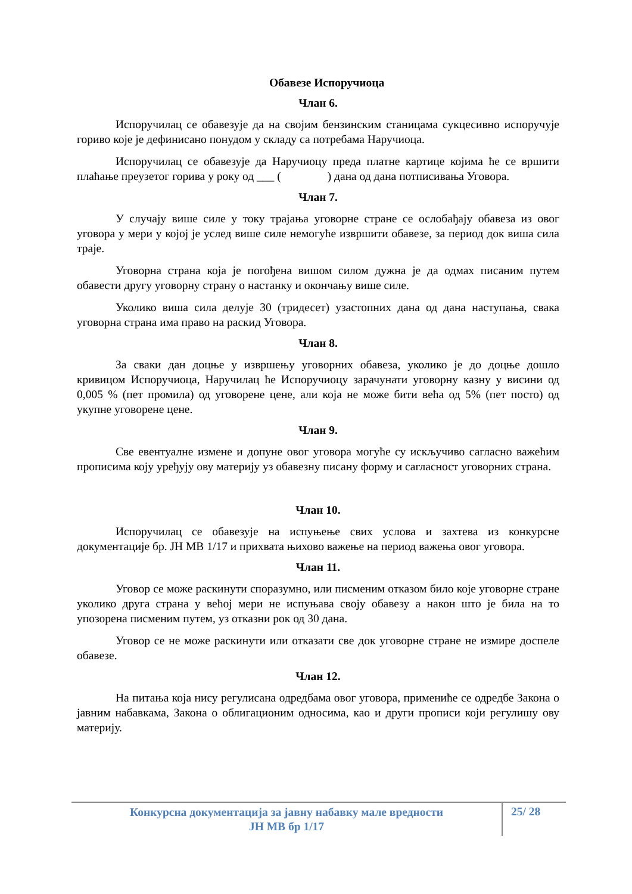Обавезе Испоручиоца
Члан 6.
Испоручилац се обавезује да на својим бензинским станицама сукцесивно испоручује гориво које је дефинисано понудом у складу са потребама Наручиоца.
Испоручилац се обавезује да Наручиоцу преда платне картице којима ће се вршити плаћање преузетог горива у року од ___ ( ) дана од дана потписивања Уговора.
Члан 7.
У случају више силе у току трајања уговорне стране се ослобађају обавеза из овог уговора у мери у којој је услед више силе немогуће извршити обавезе, за период док виша сила траје.
Уговорна страна која је погођена вишом силом дужна је да одмах писаним путем обавести другу уговорну страну о настанку и окончању више силе.
Уколико виша сила делује 30 (тридесет) узастопних дана од дана наступања, свака уговорна страна има право на раскид Уговора.
Члан 8.
За сваки дан доцње у извршењу уговорних обавеза, уколико је до доцње дошло кривицом Испоручиоца, Наручилац ће Испоручиоцу зарачунати уговорну казну у висини од 0,005 % (пет промила) од уговорене цене, али која не може бити већа од 5% (пет посто) од укупне уговорене цене.
Члан 9.
Све евентуалне измене и допуне овог уговора могуће су искључиво сагласно важећим прописима коју уређују ову материју уз обавезну писану форму и сагласност уговорних страна.
Члан 10.
Испоручилац се обавезује на испуњење свих услова и захтева из конкурсне документације бр. ЈН МВ 1/17 и прихвата њихово важење на период важења овог уговора.
Члан 11.
Уговор се може раскинути споразумно, или писменим отказом било које уговорне стране уколико друга страна у већој мери не испуњава своју обавезу а након што је била на то упозорена писменим путем, уз отказни рок од 30 дана.
Уговор се не може раскинути или отказати све док уговорне стране не измире доспеле обавезе.
Члан 12.
На питања која нису регулисана одредбама овог уговора, примениће се одредбе Закона о јавним набавкама, Закона о облигационим односима, као и други прописи који регулишу ову материју.
Конкурсна документација за јавну набавку мале вредности
ЈН МВ бр 1/17
25/ 28